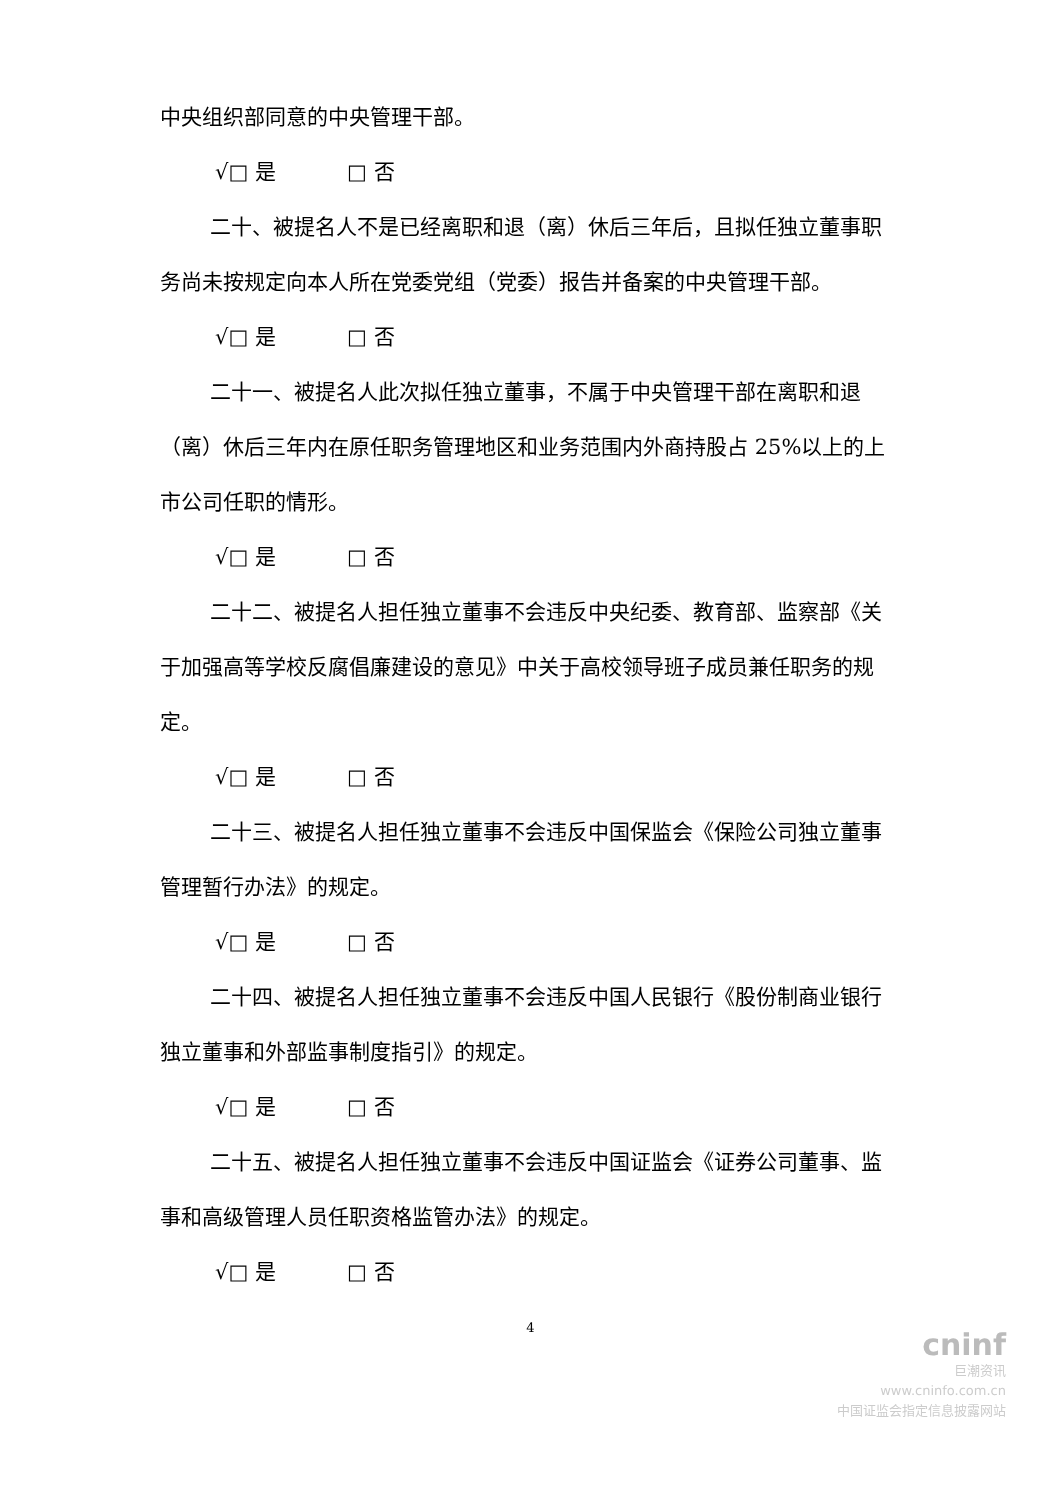中央组织部同意的中央管理干部。
√□ 是 □ 否
二十、被提名人不是已经离职和退（离）休后三年后，且拟任独立董事职务尚未按规定向本人所在党委党组（党委）报告并备案的中央管理干部。
√□ 是 □ 否
二十一、被提名人此次拟任独立董事，不属于中央管理干部在离职和退（离）休后三年内在原任职务管理地区和业务范围内外商持股占 25%以上的上市公司任职的情形。
√□ 是 □ 否
二十二、被提名人担任独立董事不会违反中央纪委、教育部、监察部《关于加强高等学校反腐倡廉建设的意见》中关于高校领导班子成员兼任职务的规定。
√□ 是 □ 否
二十三、被提名人担任独立董事不会违反中国保监会《保险公司独立董事管理暂行办法》的规定。
√□ 是 □ 否
二十四、被提名人担任独立董事不会违反中国人民银行《股份制商业银行独立董事和外部监事制度指引》的规定。
√□ 是 □ 否
二十五、被提名人担任独立董事不会违反中国证监会《证券公司董事、监事和高级管理人员任职资格监管办法》的规定。
√□ 是 □ 否
4
cninf
巨潮资讯
www.cninfo.com.cn
中国证监会指定信息披露网站